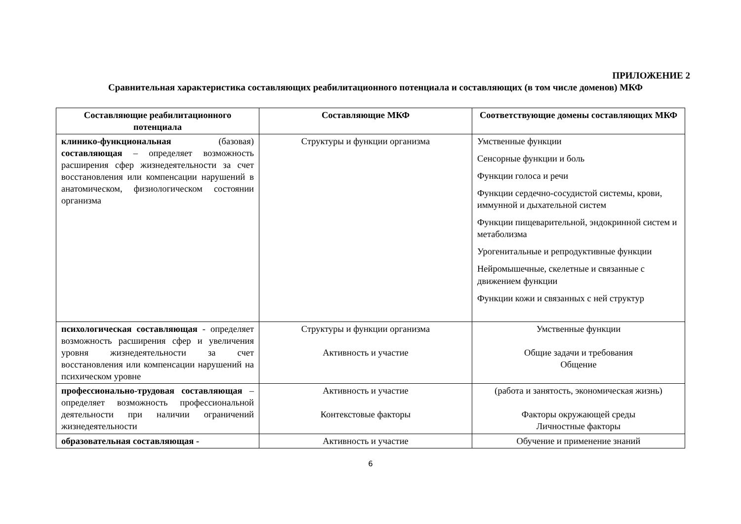ПРИЛОЖЕНИЕ 2
Сравнительная характеристика составляющих реабилитационного потенциала и составляющих (в том числе доменов) МКФ
| Составляющие реабилитационного потенциала | Составляющие МКФ | Соответствующие домены составляющих МКФ |
| --- | --- | --- |
| клинико-функциональная (базовая) составляющая – определяет возможность расширения сфер жизнедеятельности за счет восстановления или компенсации нарушений в анатомическом, физиологическом состоянии организма | Структуры и функции организма | Умственные функции Сенсорные функции и боль Функции голоса и речи Функции сердечно-сосудистой системы, крови, иммунной и дыхательной систем Функции пищеварительной, эндокринной систем и метаболизма Урогенитальные и репродуктивные функции Нейромышечные, скелетные и связанные с движением функции Функции кожи и связанных с ней структур |
| психологическая составляющая - определяет возможность расширения сфер и увеличения уровня жизнедеятельности за счет восстановления или компенсации нарушений на психическом уровне | Структуры и функции организма Активность и участие | Умственные функции Общие задачи и требования Общение |
| профессионально-трудовая составляющая – определяет возможность профессиональной деятельности при наличии ограничений жизнедеятельности | Активность и участие Контекстовые факторы | (работа и занятость, экономическая жизнь) Факторы окружающей среды Личностные факторы |
| образовательная составляющая - | Активность и участие | Обучение и применение знаний |
6